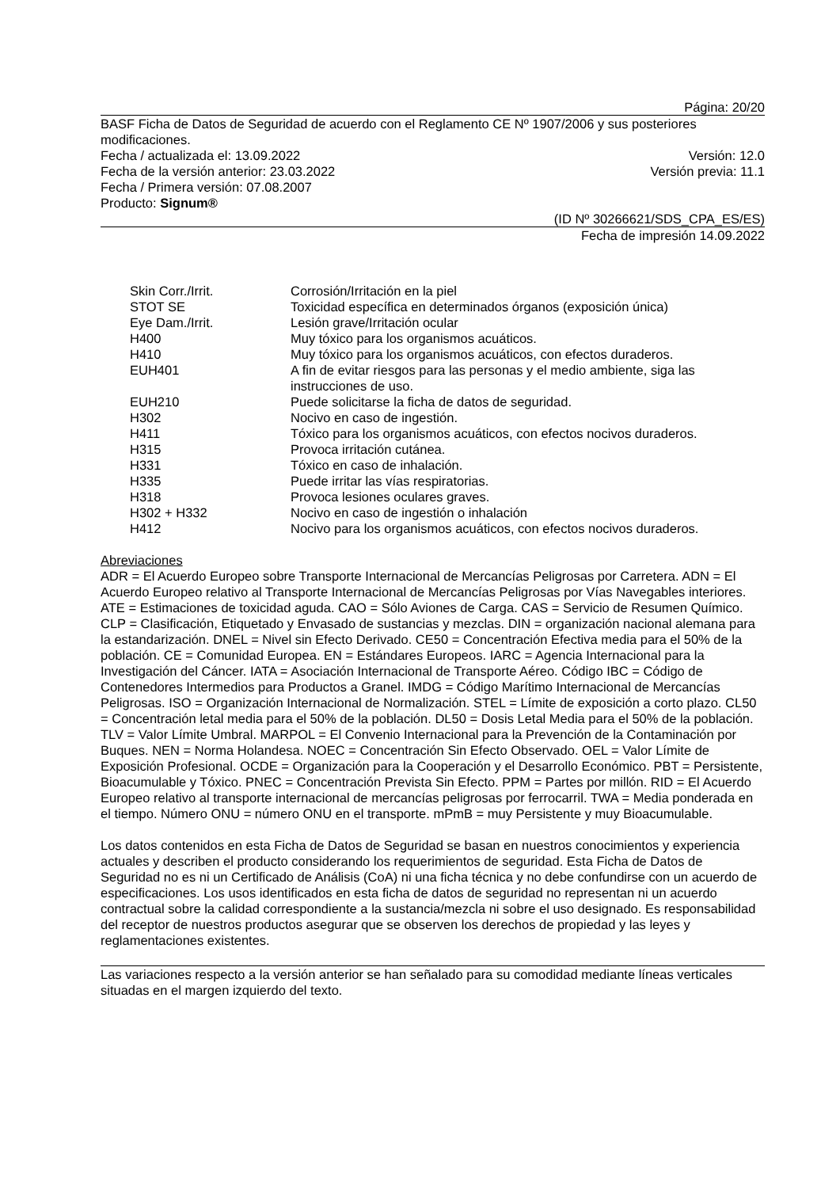Página: 20/20
BASF Ficha de Datos de Seguridad de acuerdo con el Reglamento CE Nº 1907/2006 y sus posteriores modificaciones.
Fecha / actualizada el: 13.09.2022 Versión: 12.0
Fecha de la versión anterior: 23.03.2022 Versión previa: 11.1
Fecha / Primera versión: 07.08.2007
Producto: Signum®
(ID Nº 30266621/SDS_CPA_ES/ES)
Fecha de impresión 14.09.2022
| Skin Corr./Irrit. | Corrosión/Irritación en la piel |
| STOT SE | Toxicidad específica en determinados órganos (exposición única) |
| Eye Dam./Irrit. | Lesión grave/Irritación ocular |
| H400 | Muy tóxico para los organismos acuáticos. |
| H410 | Muy tóxico para los organismos acuáticos, con efectos duraderos. |
| EUH401 | A fin de evitar riesgos para las personas y el medio ambiente, siga las instrucciones de uso. |
| EUH210 | Puede solicitarse la ficha de datos de seguridad. |
| H302 | Nocivo en caso de ingestión. |
| H411 | Tóxico para los organismos acuáticos, con efectos nocivos duraderos. |
| H315 | Provoca irritación cutánea. |
| H331 | Tóxico en caso de inhalación. |
| H335 | Puede irritar las vías respiratorias. |
| H318 | Provoca lesiones oculares graves. |
| H302 + H332 | Nocivo en caso de ingestión o inhalación |
| H412 | Nocivo para los organismos acuáticos, con efectos nocivos duraderos. |
Abreviaciones
ADR = El Acuerdo Europeo sobre Transporte Internacional de Mercancías Peligrosas por Carretera. ADN = El Acuerdo Europeo relativo al Transporte Internacional de Mercancías Peligrosas por Vías Navegables interiores. ATE = Estimaciones de toxicidad aguda. CAO = Sólo Aviones de Carga. CAS = Servicio de Resumen Químico. CLP = Clasificación, Etiquetado y Envasado de sustancias y mezclas. DIN = organización nacional alemana para la estandarización. DNEL = Nivel sin Efecto Derivado. CE50 = Concentración Efectiva media para el 50% de la población. CE = Comunidad Europea. EN = Estándares Europeos. IARC = Agencia Internacional para la Investigación del Cáncer. IATA = Asociación Internacional de Transporte Aéreo. Código IBC = Código de Contenedores Intermedios para Productos a Granel. IMDG = Código Marítimo Internacional de Mercancías Peligrosas. ISO = Organización Internacional de Normalización. STEL = Límite de exposición a corto plazo. CL50 = Concentración letal media para el 50% de la población. DL50 = Dosis Letal Media para el 50% de la población. TLV = Valor Límite Umbral. MARPOL = El Convenio Internacional para la Prevención de la Contaminación por Buques. NEN = Norma Holandesa. NOEC = Concentración Sin Efecto Observado. OEL = Valor Límite de Exposición Profesional. OCDE = Organización para la Cooperación y el Desarrollo Económico. PBT = Persistente, Bioacumulable y Tóxico. PNEC = Concentración Prevista Sin Efecto. PPM = Partes por millón. RID = El Acuerdo Europeo relativo al transporte internacional de mercancías peligrosas por ferrocarril. TWA = Media ponderada en el tiempo. Número ONU = número ONU en el transporte. mPmB = muy Persistente y muy Bioacumulable.
Los datos contenidos en esta Ficha de Datos de Seguridad se basan en nuestros conocimientos y experiencia actuales y describen el producto considerando los requerimientos de seguridad. Esta Ficha de Datos de Seguridad no es ni un Certificado de Análisis (CoA) ni una ficha técnica y no debe confundirse con un acuerdo de especificaciones. Los usos identificados en esta ficha de datos de seguridad no representan ni un acuerdo contractual sobre la calidad correspondiente a la sustancia/mezcla ni sobre el uso designado. Es responsabilidad del receptor de nuestros productos asegurar que se observen los derechos de propiedad y las leyes y reglamentaciones existentes.
Las variaciones respecto a la versión anterior se han señalado para su comodidad mediante líneas verticales situadas en el margen izquierdo del texto.